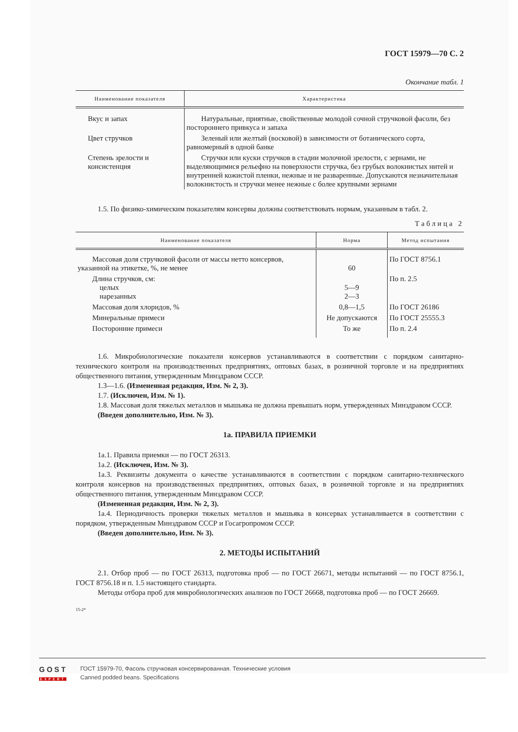ГОСТ 15979—70 С. 2
Окончание табл. 1
| Наименование показателя | Характеристика |
| --- | --- |
| Вкус и запах | Натуральные, приятные, свойственные молодой сочной стручковой фасоли, без постороннего привкуса и запаха |
| Цвет стручков | Зеленый или желтый (восковой) в зависимости от ботанического сорта, равномерный в одной банке |
| Степень зрелости и консистенция | Стручки или куски стручков в стадии молочной зрелости, с зернами, не выделяющимися рельефно на поверхности стручка, без грубых волокнистых нитей и внутренней кожистой пленки, нежные и не разваренные. Допускаются незначительная волокнистость и стручки менее нежные с более крупными зернами |
1.5. По физико-химическим показателям консервы должны соответствовать нормам, указанным в табл. 2.
Таблица 2
| Наименование показателя | Норма | Метод испытания |
| --- | --- | --- |
| Массовая доля стручковой фасоли от массы нетто консервов, указанной на этикетке, %, не менее | 60 | По ГОСТ 8756.1 |
| Длина стручков, см: целых нарезанных | 5—9 2—3 | По п. 2.5 |
| Массовая доля хлоридов, % | 0,8—1,5 | По ГОСТ 26186 |
| Минеральные примеси | Не допускаются | По ГОСТ 25555.3 |
| Посторонние примеси | То же | По п. 2.4 |
1.6. Микробиологические показатели консервов устанавливаются в соответствии с порядком санитарно-технического контроля на производственных предприятиях, оптовых базах, в розничной торговле и на предприятиях общественного питания, утвержденным Минздравом СССР.
1.3—1.6. (Измененная редакция, Изм. № 2, 3).
1.7. (Исключен, Изм. № 1).
1.8. Массовая доля тяжелых металлов и мышьяка не должна превышать норм, утвержденных Минздравом СССР.
(Введен дополнительно, Изм. № 3).
1а. ПРАВИЛА ПРИЕМКИ
1а.1. Правила приемки — по ГОСТ 26313.
1а.2. (Исключен, Изм. № 3).
1а.3. Реквизиты документа о качестве устанавливаются в соответствии с порядком санитарно-технического контроля консервов на производственных предприятиях, оптовых базах, в розничной торговле и на предприятиях общественного питания, утвержденным Минздравом СССР.
(Измененная редакция, Изм. № 2, 3).
1а.4. Периодичность проверки тяжелых металлов и мышьяка в консервах устанавливается в соответствии с порядком, утвержденным Минздравом СССР и Госагропромом СССР.
(Введен дополнительно, Изм. № 3).
2. МЕТОДЫ ИСПЫТАНИЙ
2.1. Отбор проб — по ГОСТ 26313, подготовка проб — по ГОСТ 26671, методы испытаний — по ГОСТ 8756.1, ГОСТ 8756.18 и п. 1.5 настоящего стандарта.
Методы отбора проб для микробиологических анализов по ГОСТ 26668, подготовка проб — по ГОСТ 26669.
15-2*
GOST
EXPERT
ГОСТ 15979-70, Фасоль стручковая консервированная. Технические условия
Canned podded beans. Specifications